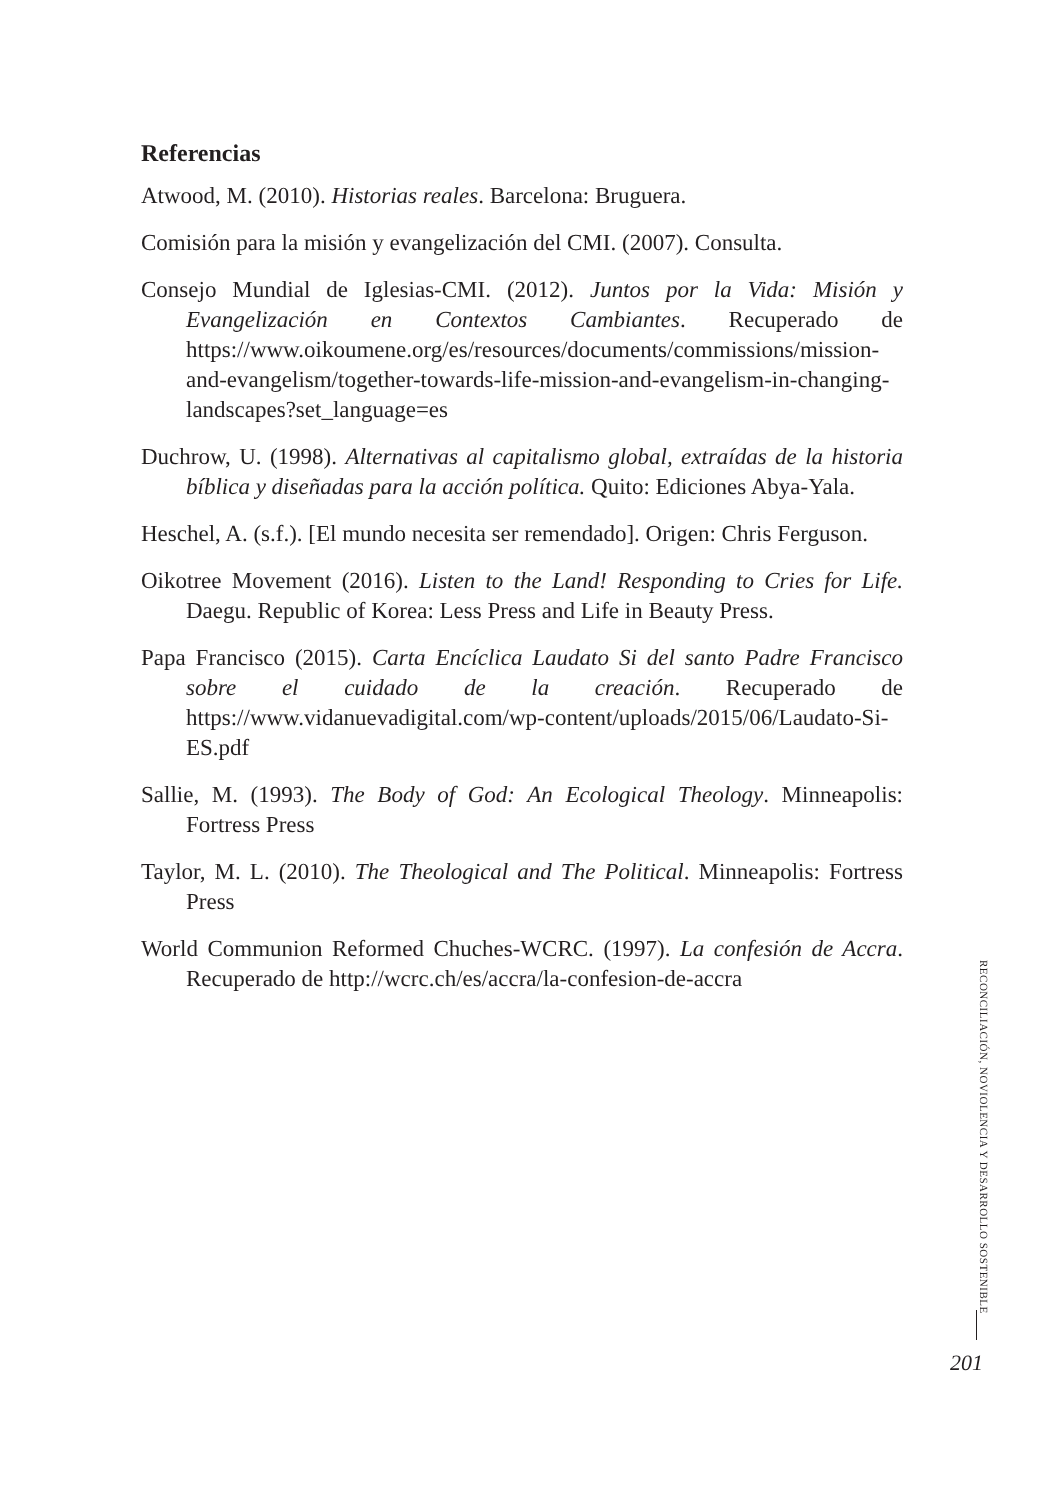Referencias
Atwood, M. (2010). Historias reales. Barcelona: Bruguera.
Comisión para la misión y evangelización del CMI. (2007). Consulta.
Consejo Mundial de Iglesias-CMI. (2012). Juntos por la Vida: Misión y Evangelización en Contextos Cambiantes. Recuperado de https://www.oikoumene.org/es/resources/documents/commissions/mission-and-evangelism/together-towards-life-mission-and-evangelism-in-changing-landscapes?set_language=es
Duchrow, U. (1998). Alternativas al capitalismo global, extraídas de la historia bíblica y diseñadas para la acción política. Quito: Ediciones Abya-Yala.
Heschel, A. (s.f.). [El mundo necesita ser remendado]. Origen: Chris Ferguson.
Oikotree Movement (2016). Listen to the Land! Responding to Cries for Life. Daegu. Republic of Korea: Less Press and Life in Beauty Press.
Papa Francisco (2015). Carta Encíclica Laudato Si del santo Padre Francisco sobre el cuidado de la creación. Recuperado de https://www.vidanuevadigital.com/wp-content/uploads/2015/06/Laudato-Si-ES.pdf
Sallie, M. (1993). The Body of God: An Ecological Theology. Minneapolis: Fortress Press
Taylor, M. L. (2010). The Theological and The Political. Minneapolis: Fortress Press
World Communion Reformed Chuches-WCRC. (1997). La confesión de Accra. Recuperado de http://wcrc.ch/es/accra/la-confesion-de-accra
RECONCILIACIÓN, NOVIOLENCIA Y DESARROLLO SOSTENIBLE
201